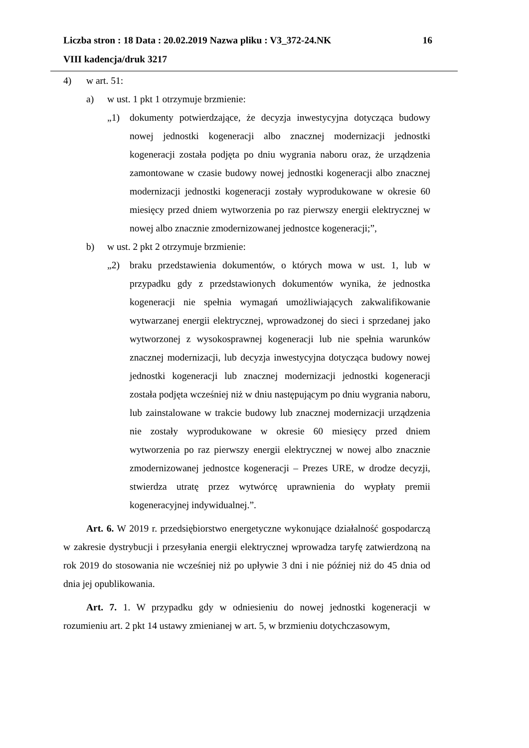Liczba stron : 18 Data : 20.02.2019 Nazwa pliku : V3_372-24.NK 16
VIII kadencja/druk 3217
4) w art. 51:
a) w ust. 1 pkt 1 otrzymuje brzmienie:
„1) dokumenty potwierdzające, że decyzja inwestycyjna dotycząca budowy nowej jednostki kogeneracji albo znacznej modernizacji jednostki kogeneracji została podjęta po dniu wygrania naboru oraz, że urządzenia zamontowane w czasie budowy nowej jednostki kogeneracji albo znacznej modernizacji jednostki kogeneracji zostały wyprodukowane w okresie 60 miesięcy przed dniem wytworzenia po raz pierwszy energii elektrycznej w nowej albo znacznie zmodernizowanej jednostce kogeneracji;”,
b) w ust. 2 pkt 2 otrzymuje brzmienie:
„2) braku przedstawienia dokumentów, o których mowa w ust. 1, lub w przypadku gdy z przedstawionych dokumentów wynika, że jednostka kogeneracji nie spełnia wymagań umożliwiających zakwalifikowanie wytwarzanej energii elektrycznej, wprowadzonej do sieci i sprzedanej jako wytworzonej z wysokosprawnej kogeneracji lub nie spełnia warunków znacznej modernizacji, lub decyzja inwestycyjna dotycząca budowy nowej jednostki kogeneracji lub znacznej modernizacji jednostki kogeneracji została podjęta wcześniej niż w dniu następującym po dniu wygrania naboru, lub zainstalowane w trakcie budowy lub znacznej modernizacji urządzenia nie zostały wyprodukowane w okresie 60 miesięcy przed dniem wytworzenia po raz pierwszy energii elektrycznej w nowej albo znacznie zmodernizowanej jednostce kogeneracji – Prezes URE, w drodze decyzji, stwierdza utratę przez wytwórcę uprawnienia do wypłaty premii kogeneracyjnej indywidualnej.”.
Art. 6. W 2019 r. przedsiębiorstwo energetyczne wykonujące działalność gospodarczą w zakresie dystrybucji i przesyłania energii elektrycznej wprowadza taryfę zatwierdzoną na rok 2019 do stosowania nie wcześniej niż po upływie 3 dni i nie później niż do 45 dnia od dnia jej opublikowania.
Art. 7. 1. W przypadku gdy w odniesieniu do nowej jednostki kogeneracji w rozumieniu art. 2 pkt 14 ustawy zmienianej w art. 5, w brzmieniu dotychczasowym,